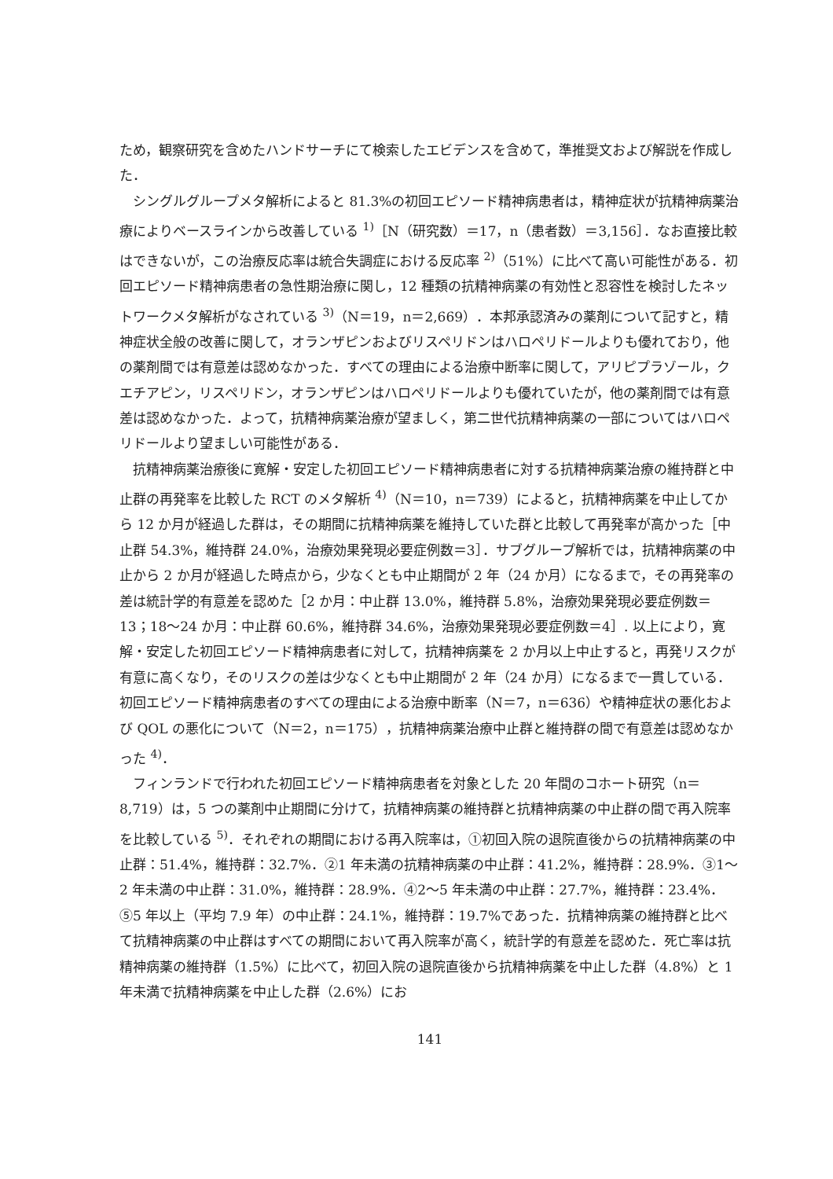ため，観察研究を含めたハンドサーチにて検索したエビデンスを含めて，準推奨文および解説を作成した．
シングルグループメタ解析によると 81.3%の初回エピソード精神病患者は，精神症状が抗精神病薬治療によりベースラインから改善している <sup>1)</sup>［N（研究数）＝17，n（患者数）＝3,156］．なお直接比較はできないが，この治療反応率は統合失調症における反応率 <sup>2)</sup>（51%）に比べて高い可能性がある．初回エピソード精神病患者の急性期治療に関し，12 種類の抗精神病薬の有効性と忍容性を検討したネットワークメタ解析がなされている <sup>3)</sup>（N＝19，n＝2,669）．本邦承認済みの薬剤について記すと，精神症状全般の改善に関して，オランザピンおよびリスペリドンはハロペリドールよりも優れており，他の薬剤間では有意差は認めなかった．すべての理由による治療中断率に関して，アリピプラゾール，クエチアピン，リスペリドン，オランザピンはハロペリドールよりも優れていたが，他の薬剤間では有意差は認めなかった．よって，抗精神病薬治療が望ましく，第二世代抗精神病薬の一部についてはハロペリドールより望ましい可能性がある．
抗精神病薬治療後に寛解・安定した初回エピソード精神病患者に対する抗精神病薬治療の維持群と中止群の再発率を比較した RCT のメタ解析 <sup>4)</sup>（N＝10，n＝739）によると，抗精神病薬を中止してから 12 か月が経過した群は，その期間に抗精神病薬を維持していた群と比較して再発率が高かった［中止群 54.3%，維持群 24.0%，治療効果発現必要症例数＝3］．サブグループ解析では，抗精神病薬の中止から 2 か月が経過した時点から，少なくとも中止期間が 2 年（24 か月）になるまで，その再発率の差は統計学的有意差を認めた［2 か月：中止群 13.0%，維持群 5.8%，治療効果発現必要症例数＝13；18〜24 か月：中止群 60.6%，維持群 34.6%，治療効果発現必要症例数＝4］. 以上により，寛解・安定した初回エピソード精神病患者に対して，抗精神病薬を 2 か月以上中止すると，再発リスクが有意に高くなり，そのリスクの差は少なくとも中止期間が 2 年（24 か月）になるまで一貫している．初回エピソード精神病患者のすべての理由による治療中断率（N＝7，n＝636）や精神症状の悪化および QOL の悪化について（N＝2，n＝175），抗精神病薬治療中止群と維持群の間で有意差は認めなかった <sup>4)</sup>．
フィンランドで行われた初回エピソード精神病患者を対象とした 20 年間のコホート研究（n＝8,719）は，5 つの薬剤中止期間に分けて，抗精神病薬の維持群と抗精神病薬の中止群の間で再入院率を比較している <sup>5)</sup>．それぞれの期間における再入院率は，①初回入院の退院直後からの抗精神病薬の中止群：51.4%，維持群：32.7%．②1 年未満の抗精神病薬の中止群：41.2%，維持群：28.9%．③1〜2 年未満の中止群：31.0%，維持群：28.9%．④2〜5 年未満の中止群：27.7%，維持群：23.4%．⑤5 年以上（平均 7.9 年）の中止群：24.1%，維持群：19.7%であった．抗精神病薬の維持群と比べて抗精神病薬の中止群はすべての期間において再入院率が高く，統計学的有意差を認めた．死亡率は抗精神病薬の維持群（1.5%）に比べて，初回入院の退院直後から抗精神病薬を中止した群（4.8%）と 1 年未満で抗精神病薬を中止した群（2.6%）にお
141